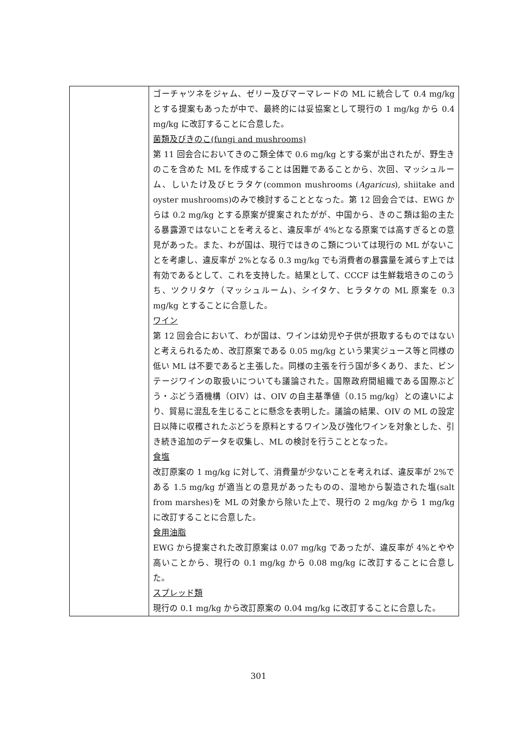| | ゴーチャツネをジャム、ゼリー及びマーマレードの ML に統合して 0.4 mg/kg とする提案もあったが中で、最終的には妥協案として現行の 1 mg/kg から 0.4 mg/kg に改訂することに合意した。 菌類及びきのこ(fungi and mushrooms) 第 11 回会合においてきのこ類全体で 0.6 mg/kg とする案が出されたが、野生きのこを含めた ML を作成することは困難であることから、次回、マッシュルーム、しいたけ及びヒラタケ(common mushrooms ( Agaricus ), shiitake and oyster mushrooms)のみで検討することとなった。第 12 回会合では、EWG からは 0.2 mg/kg とする原案が提案されたがが、中国から、きのこ類は鉛の主たる暴露源ではないことを考えると、違反率が 4%となる原案では高すぎるとの意見があった。また、わが国は、現行ではきのこ類については現行の ML がないことを考慮し、違反率が 2%となる 0.3 mg/kg でも消費者の暴露量を減らす上では有効であるとして、これを支持した。結果として、CCCF は生鮮栽培きのこのうち、ツクリタケ（マッシュルーム)、シイタケ、ヒラタケの ML 原案を 0.3 mg/kg とすることに合意した。 ワイン 第 12 回会合において、わが国は、ワインは幼児や子供が摂取するものではないと考えられるため、改訂原案である 0.05 mg/kg という果実ジュース等と同様の低い ML は不要であると主張した。同様の主張を行う国が多くあり、また、ビンテージワインの取扱いについても議論された。国際政府間組織である国際ぶどう・ぶどう酒機構（OIV）は、OIV の自主基準値（0.15 mg/kg）との違いにより、貿易に混乱を生じることに懸念を表明した。議論の結果、OIV の ML の設定日以降に収穫されたぶどうを原料とするワイン及び強化ワインを対象とした、引き続き追加のデータを収集し、ML の検討を行うこととなった。 食塩 改訂原案の 1 mg/kg に対して、消費量が少ないことを考えれば、違反率が 2%である 1.5 mg/kg が適当との意見があったものの、湿地から製造された塩(salt from marshes)を ML の対象から除いた上で、現行の 2 mg/kg から 1 mg/kg に改訂することに合意した。 食用油脂 EWG から提案された改訂原案は 0.07 mg/kg であったが、違反率が 4%とやや高いことから、現行の 0.1 mg/kg から 0.08 mg/kg に改訂することに合意した。 スプレッド類 現行の 0.1 mg/kg から改訂原案の 0.04 mg/kg に改訂することに合意した。 |
301